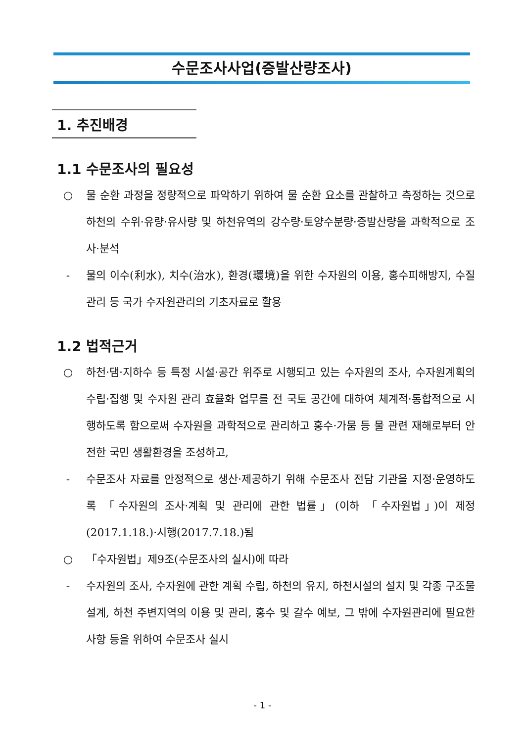수문조사사업(증발산량조사)
1. 추진배경
1.1 수문조사의 필요성
○ 물 순환 과정을 정량적으로 파악하기 위하여 물 순환 요소를 관찰하고 측정하는 것으로 하천의 수위·유량·유사량 및 하천유역의 강수량·토양수분량·증발산량을 과학적으로 조사·분석
- 물의 이수(利水), 치수(治水), 환경(環境)을 위한 수자원의 이용, 홍수피해방지, 수질관리 등 국가 수자원관리의 기초자료로 활용
1.2 법적근거
○ 하천·댐·지하수 등 특정 시설·공간 위주로 시행되고 있는 수자원의 조사, 수자원계획의 수립·집행 및 수자원 관리 효율화 업무를 전 국토 공간에 대하여 체계적·통합적으로 시행하도록 함으로써 수자원을 과학적으로 관리하고 홍수·가뭄 등 물 관련 재해로부터 안전한 국민 생활환경을 조성하고,
- 수문조사 자료를 안정적으로 생산·제공하기 위해 수문조사 전담 기관을 지정·운영하도록 「수자원의 조사·계획 및 관리에 관한 법률」(이하 「수자원법」)이 제정(2017.1.18.)·시행(2017.7.18.)됨
○ 「수자원법」제9조(수문조사의 실시)에 따라
- 수자원의 조사, 수자원에 관한 계획 수립, 하천의 유지, 하천시설의 설치 및 각종 구조물 설계, 하천 주변지역의 이용 및 관리, 홍수 및 갈수 예보, 그 밖에 수자원관리에 필요한 사항 등을 위하여 수문조사 실시
- 1 -